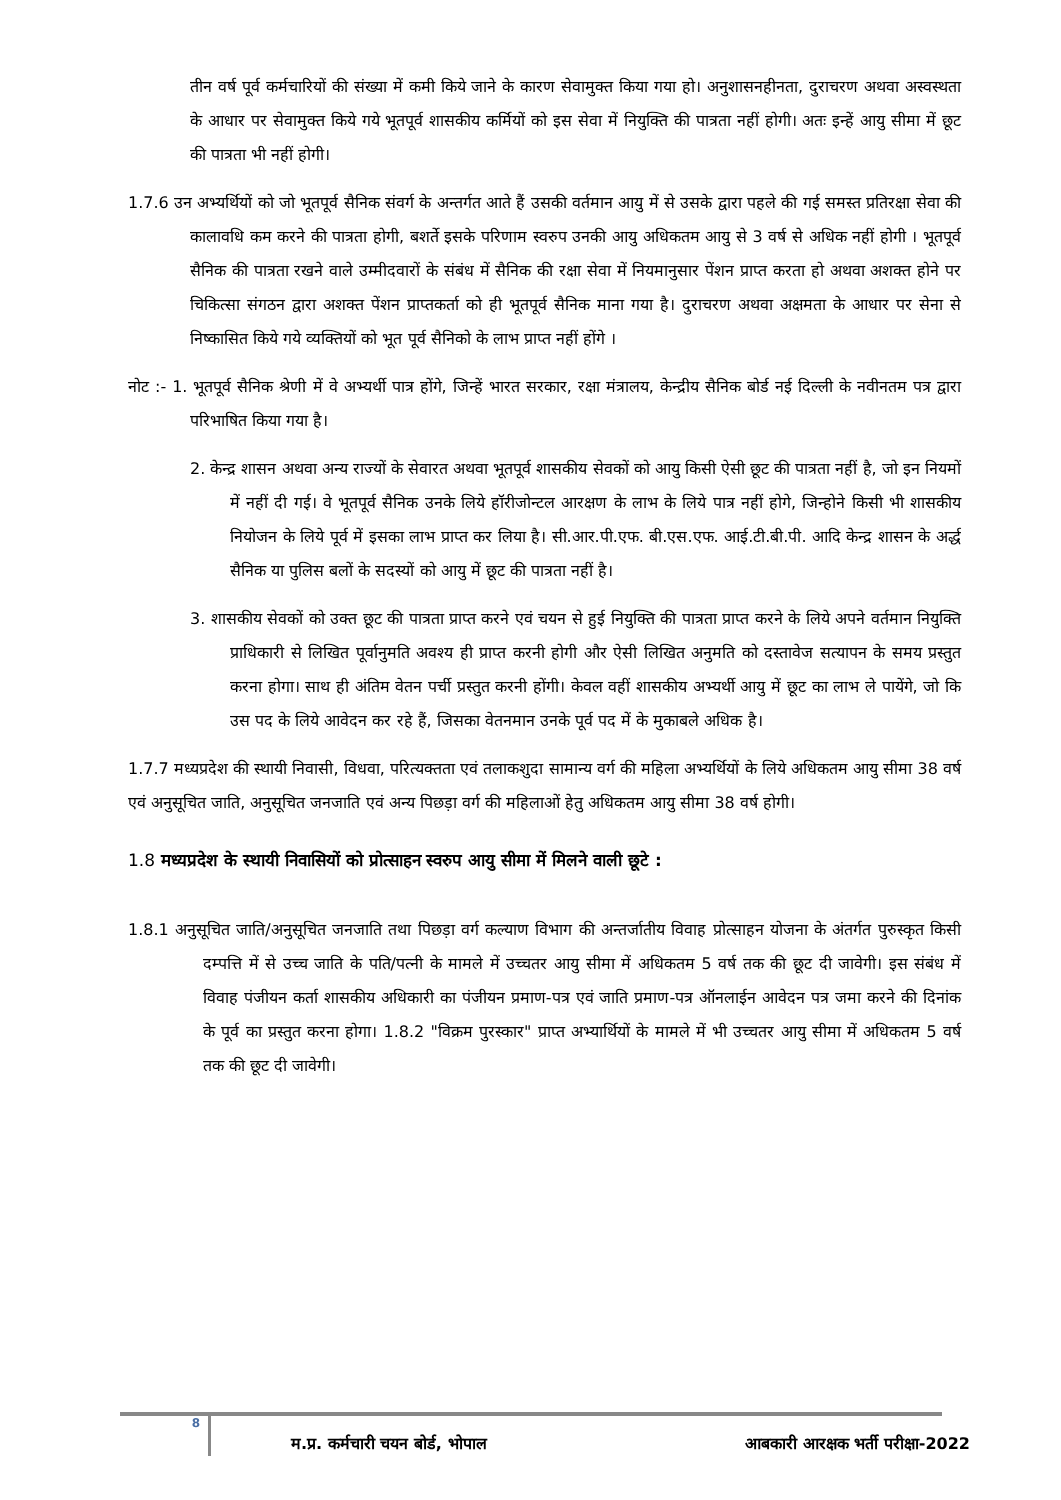तीन वर्ष पूर्व कर्मचारियों की संख्या में कमी किये जाने के कारण सेवामुक्त किया गया हो। अनुशासनहीनता, दुराचरण अथवा अस्वस्थता के आधार पर सेवामुक्त किये गये भूतपूर्व शासकीय कर्मियों को इस सेवा में नियुक्ति की पात्रता नहीं होगी। अतः इन्हें आयु सीमा में छूट की पात्रता भी नहीं होगी।
1.7.6 उन अभ्यर्थियों को जो भूतपूर्व सैनिक संवर्ग के अन्तर्गत आते हैं उसकी वर्तमान आयु में से उसके द्वारा पहले की गई समस्त प्रतिरक्षा सेवा की कालावधि कम करने की पात्रता होगी, बशर्ते इसके परिणाम स्वरुप उनकी आयु अधिकतम आयु से 3 वर्ष से अधिक नहीं होगी । भूतपूर्व सैनिक की पात्रता रखने वाले उम्मीदवारों के संबंध में सैनिक की रक्षा सेवा में नियमानुसार पेंशन प्राप्त करता हो अथवा अशक्त होने पर चिकित्सा संगठन द्वारा अशक्त पेंशन प्राप्तकर्ता को ही भूतपूर्व सैनिक माना गया है। दुराचरण अथवा अक्षमता के आधार पर सेना से निष्कासित किये गये व्यक्तियों को भूत पूर्व सैनिको के लाभ प्राप्त नहीं होंगे ।
नोट :- 1. भूतपूर्व सैनिक श्रेणी में वे अभ्यर्थी पात्र होंगे, जिन्हें भारत सरकार, रक्षा मंत्रालय, केन्द्रीय सैनिक बोर्ड नई दिल्ली के नवीनतम पत्र द्वारा परिभाषित किया गया है।
2. केन्द्र शासन अथवा अन्य राज्यों के सेवारत अथवा भूतपूर्व शासकीय सेवकों को आयु किसी ऐसी छूट की पात्रता नहीं है, जो इन नियमों में नहीं दी गई। वे भूतपूर्व सैनिक उनके लिये हॉरीजोन्टल आरक्षण के लाभ के लिये पात्र नहीं होगे, जिन्होने किसी भी शासकीय नियोजन के लिये पूर्व में इसका लाभ प्राप्त कर लिया है। सी.आर.पी.एफ. बी.एस.एफ. आई.टी.बी.पी. आदि केन्द्र शासन के अर्द्ध सैनिक या पुलिस बलों के सदस्यों को आयु में छूट की पात्रता नहीं है।
3. शासकीय सेवकों को उक्त छूट की पात्रता प्राप्त करने एवं चयन से हुई नियुक्ति की पात्रता प्राप्त करने के लिये अपने वर्तमान नियुक्ति प्राधिकारी से लिखित पूर्वानुमति अवश्य ही प्राप्त करनी होगी और ऐसी लिखित अनुमति को दस्तावेज सत्यापन के समय प्रस्तुत करना होगा। साथ ही अंतिम वेतन पर्ची प्रस्तुत करनी होंगी। केवल वहीं शासकीय अभ्यर्थी आयु में छूट का लाभ ले पायेंगे, जो कि उस पद के लिये आवेदन कर रहे हैं, जिसका वेतनमान उनके पूर्व पद में के मुकाबले अधिक है।
1.7.7 मध्यप्रदेश की स्थायी निवासी, विधवा, परित्यक्तता एवं तलाकशुदा सामान्य वर्ग की महिला अभ्यर्थियों के लिये अधिकतम आयु सीमा 38 वर्ष एवं अनुसूचित जाति, अनुसूचित जनजाति एवं अन्य पिछड़ा वर्ग की महिलाओं हेतु अधिकतम आयु सीमा 38 वर्ष होगी।
1.8 मध्यप्रदेश के स्थायी निवासियों को प्रोत्साहन स्वरुप आयु सीमा में मिलने वाली छूटे :
1.8.1 अनुसूचित जाति/अनुसूचित जनजाति तथा पिछड़ा वर्ग कल्याण विभाग की अन्तर्जातीय विवाह प्रोत्साहन योजना के अंतर्गत पुरुस्कृत किसी दम्पत्ति में से उच्च जाति के पति/पत्नी के मामले में उच्चतर आयु सीमा में अधिकतम 5 वर्ष तक की छूट दी जावेगी। इस संबंध में विवाह पंजीयन कर्ता शासकीय अधिकारी का पंजीयन प्रमाण-पत्र एवं जाति प्रमाण-पत्र ऑनलाईन आवेदन पत्र जमा करने की दिनांक के पूर्व का प्रस्तुत करना होगा। 1.8.2 "विक्रम पुरस्कार" प्राप्त अभ्यार्थियों के मामले में भी उच्चतर आयु सीमा में अधिकतम 5 वर्ष तक की छूट दी जावेगी।
8
म.प्र. कर्मचारी चयन बोर्ड, भोपाल
आबकारी आरक्षक भर्ती परीक्षा-2022